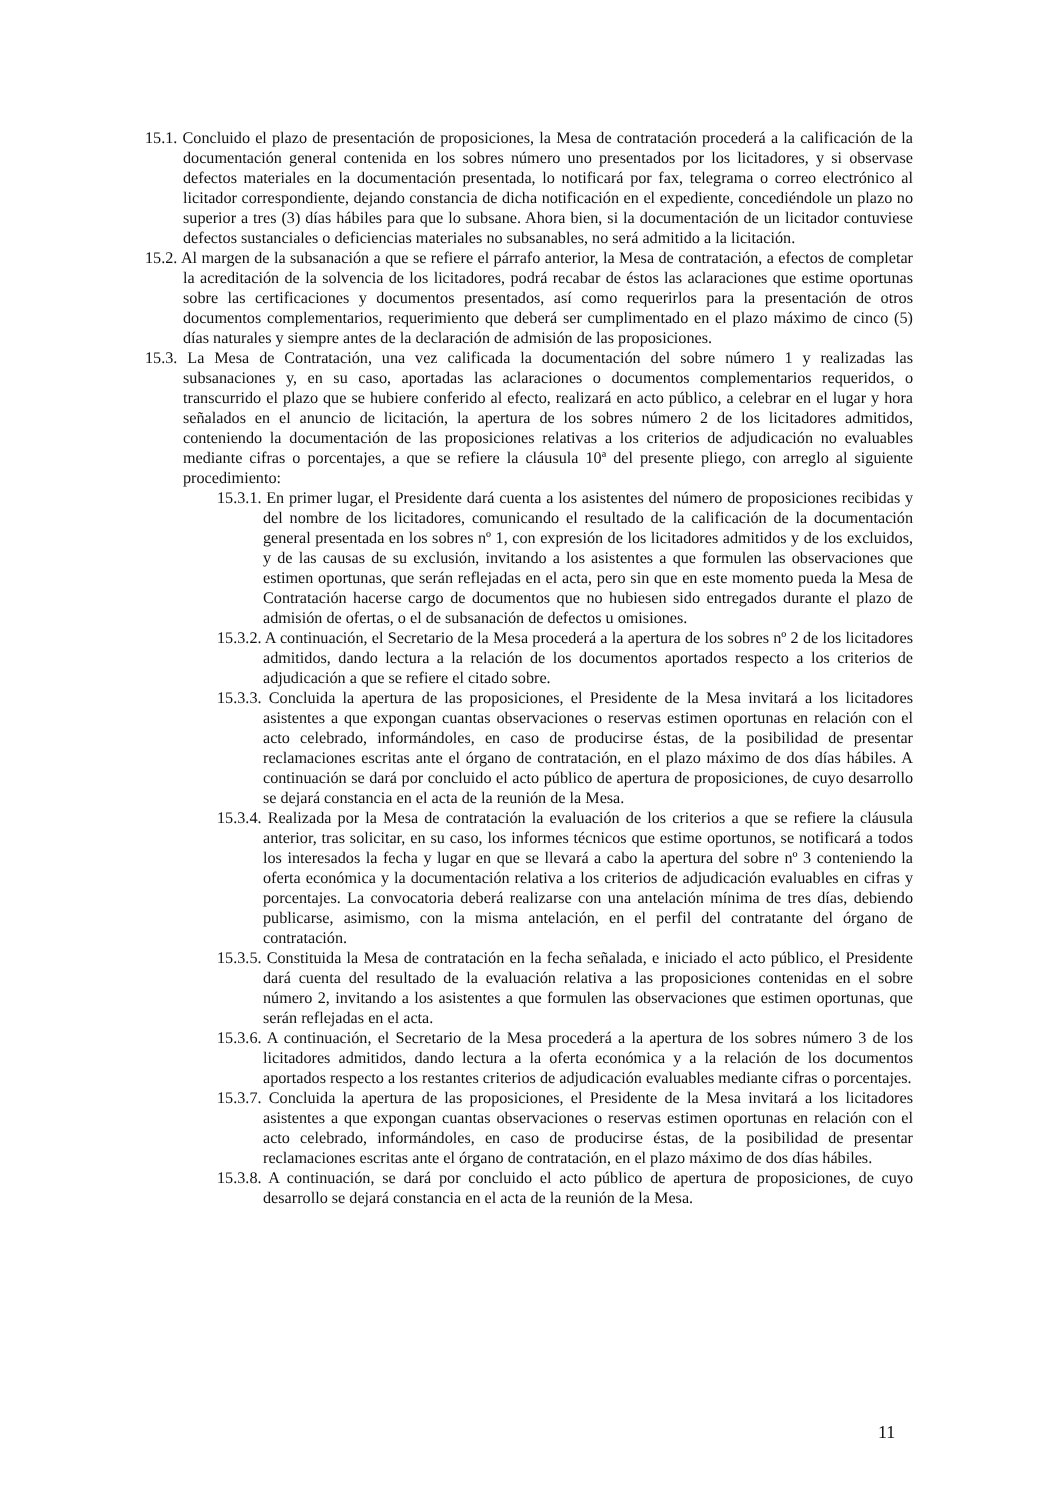15.1. Concluido el plazo de presentación de proposiciones, la Mesa de contratación procederá a la calificación de la documentación general contenida en los sobres número uno presentados por los licitadores, y si observase defectos materiales en la documentación presentada, lo notificará por fax, telegrama o correo electrónico al licitador correspondiente, dejando constancia de dicha notificación en el expediente, concediéndole un plazo no superior a tres (3) días hábiles para que lo subsane. Ahora bien, si la documentación de un licitador contuviese defectos sustanciales o deficiencias materiales no subsanables, no será admitido a la licitación.
15.2. Al margen de la subsanación a que se refiere el párrafo anterior, la Mesa de contratación, a efectos de completar la acreditación de la solvencia de los licitadores, podrá recabar de éstos las aclaraciones que estime oportunas sobre las certificaciones y documentos presentados, así como requerirlos para la presentación de otros documentos complementarios, requerimiento que deberá ser cumplimentado en el plazo máximo de cinco (5) días naturales y siempre antes de la declaración de admisión de las proposiciones.
15.3. La Mesa de Contratación, una vez calificada la documentación del sobre número 1 y realizadas las subsanaciones y, en su caso, aportadas las aclaraciones o documentos complementarios requeridos, o transcurrido el plazo que se hubiere conferido al efecto, realizará en acto público, a celebrar en el lugar y hora señalados en el anuncio de licitación, la apertura de los sobres número 2 de los licitadores admitidos, conteniendo la documentación de las proposiciones relativas a los criterios de adjudicación no evaluables mediante cifras o porcentajes, a que se refiere la cláusula 10ª del presente pliego, con arreglo al siguiente procedimiento:
15.3.1. En primer lugar, el Presidente dará cuenta a los asistentes del número de proposiciones recibidas y del nombre de los licitadores, comunicando el resultado de la calificación de la documentación general presentada en los sobres nº 1, con expresión de los licitadores admitidos y de los excluidos, y de las causas de su exclusión, invitando a los asistentes a que formulen las observaciones que estimen oportunas, que serán reflejadas en el acta, pero sin que en este momento pueda la Mesa de Contratación hacerse cargo de documentos que no hubiesen sido entregados durante el plazo de admisión de ofertas, o el de subsanación de defectos u omisiones.
15.3.2. A continuación, el Secretario de la Mesa procederá a la apertura de los sobres nº 2 de los licitadores admitidos, dando lectura a la relación de los documentos aportados respecto a los criterios de adjudicación a que se refiere el citado sobre.
15.3.3. Concluida la apertura de las proposiciones, el Presidente de la Mesa invitará a los licitadores asistentes a que expongan cuantas observaciones o reservas estimen oportunas en relación con el acto celebrado, informándoles, en caso de producirse éstas, de la posibilidad de presentar reclamaciones escritas ante el órgano de contratación, en el plazo máximo de dos días hábiles. A continuación se dará por concluido el acto público de apertura de proposiciones, de cuyo desarrollo se dejará constancia en el acta de la reunión de la Mesa.
15.3.4. Realizada por la Mesa de contratación la evaluación de los criterios a que se refiere la cláusula anterior, tras solicitar, en su caso, los informes técnicos que estime oportunos, se notificará a todos los interesados la fecha y lugar en que se llevará a cabo la apertura del sobre nº 3 conteniendo la oferta económica y la documentación relativa a los criterios de adjudicación evaluables en cifras y porcentajes. La convocatoria deberá realizarse con una antelación mínima de tres días, debiendo publicarse, asimismo, con la misma antelación, en el perfil del contratante del órgano de contratación.
15.3.5. Constituida la Mesa de contratación en la fecha señalada, e iniciado el acto público, el Presidente dará cuenta del resultado de la evaluación relativa a las proposiciones contenidas en el sobre número 2, invitando a los asistentes a que formulen las observaciones que estimen oportunas, que serán reflejadas en el acta.
15.3.6. A continuación, el Secretario de la Mesa procederá a la apertura de los sobres número 3 de los licitadores admitidos, dando lectura a la oferta económica y a la relación de los documentos aportados respecto a los restantes criterios de adjudicación evaluables mediante cifras o porcentajes.
15.3.7. Concluida la apertura de las proposiciones, el Presidente de la Mesa invitará a los licitadores asistentes a que expongan cuantas observaciones o reservas estimen oportunas en relación con el acto celebrado, informándoles, en caso de producirse éstas, de la posibilidad de presentar reclamaciones escritas ante el órgano de contratación, en el plazo máximo de dos días hábiles.
15.3.8. A continuación, se dará por concluido el acto público de apertura de proposiciones, de cuyo desarrollo se dejará constancia en el acta de la reunión de la Mesa.
11